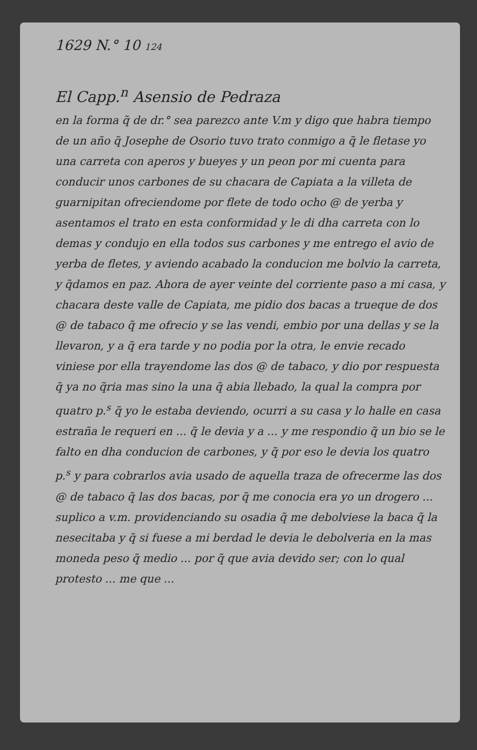1629 N.° 10 124
El Capp.<sup>n</sup> Asensio de Pedraza
en la forma q̃ de dr.° sea parezco ante V.m y digo que habra tiempo de un año q̃ Josephe de Osorio tuvo trato conmigo a q̃ le fletase yo una carreta con aperos y bueyes y un peon por mi cuenta para conducir unos carbones de su chacara de Capiata a la villeta de guarnipitan ofreciendome por flete de todo ocho @ de yerba y asentamos el trato en esta conformidad y le di dha carreta con lo demas y condujo en ella todos sus carbones y me entrego el avio de yerba de fletes, y aviendo acabado la conducion me bolvio la carreta, y q̃damos en paz. Ahora de ayer veinte del corriente paso a mi casa, y chacara deste valle de Capiata, me pidio dos bacas a trueque de dos @ de tabaco q̃ me ofrecio y se las vendi, embio por una dellas y se la llevaron, y a q̃ era tarde y no podia por la otra, le envie recado viniese por ella trayendome las dos @ de tabaco, y dio por respuesta q̃ ya no q̃ria mas sino la una q̃ abia llebado, la qual la compra por quatro p.<sup>s</sup> q̃ yo le estaba deviendo, ocurri a su casa y lo halle en casa estraña le requeri en ... q̃ le devia y a ... y me respondio q̃ un bio se le falto en dha conducion de carbones, y q̃ por eso le devia los quatro p.<sup>s</sup> y para cobrarlos avia usado de aquella traza de ofrecerme las dos @ de tabaco q̃ las dos bacas, por q̃ me conocia era yo un drogero ... suplico a v.m. providenciando su osadia q̃ me debolviese la baca q̃ la nesecitaba y q̃ si fuese a mi berdad le devia le debolveria en la mas moneda peso q̃ medio ... por q̃ que avia devido ser; con lo qual protesto ... me que ...